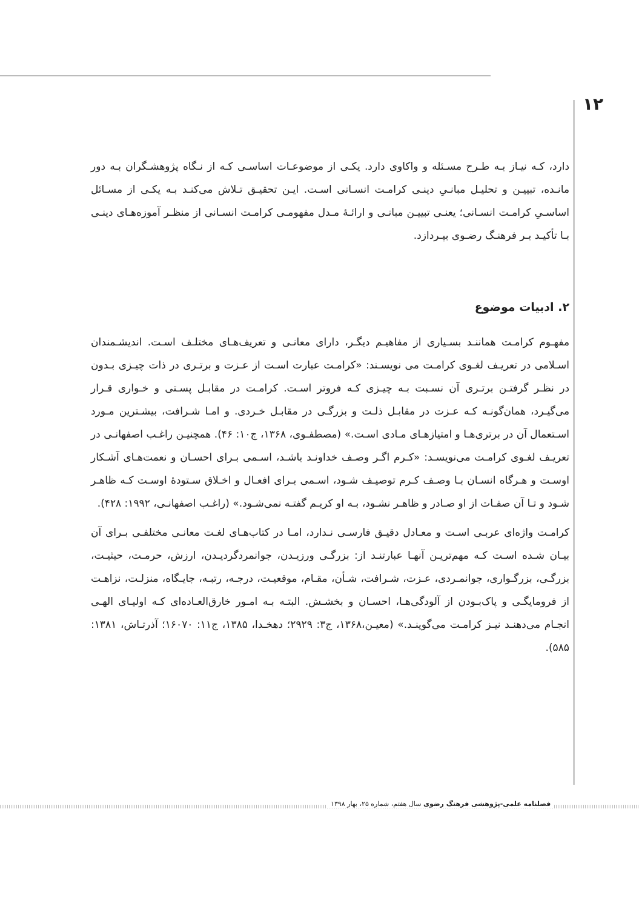۱۲
دارد، کـه نیـاز بـه طـرح مسـئله و واکاوی دارد. یکـی از موضوعـات اساسـی کـه از نـگاه پژوهشـگران بـه دور مانـده، تبییـن و تحلیـل مبانـیِ دینـی کرامـت انسـانی اسـت. ایـن تحقیـق تـلاش می‌کنـد بـه یکـی از مسـائل اساسـیِ کرامـت انسـانی؛ یعنـی تبییـن مبانـی و ارائـهٔ مـدل مفهومـی کرامـت انسـانی از منظـر آموزه‌هـای دینـی بـا تأکیـد بـر فرهنـگ رضـوی بپـردازد.
۲. ادبیات موضوع
مفهـوم کرامـت هماننـد بسـیاری از مفاهیـم دیگـر، دارای معانـی و تعریف‌هـای مختلـف اسـت. اندیشـمندان اسـلامی در تعریـف لغـوی کرامـت می نویسـند: «کرامـت عبارت اسـت از عـزت و برتـری در ذات چیـزی بـدون در نظـر گرفتـن برتـری آن نسـبت بـه چیـزی کـه فروتر اسـت. کرامـت در مقابـل پسـتی و خـواری قـرار می‌گیـرد، همان‌گونـه کـه عـزت در مقابـل ذلـت و بزرگـی در مقابـل خـردی. و امـا شـرافت، بیشـترین مـورد اسـتعمال آن در برتری‌هـا و امتیازهـای مـادی اسـت.» (مصطفـوی، ۱۳۶۸، ج۱۰: ۴۶). همچنیـن راغـب اصفهانـی در تعریـف لغـوی کرامـت می‌نویسـد: «کـرم اگـر وصـف خداونـد باشـد، اسـمی بـرای احسـان و نعمت‌هـای آشـکار اوسـت و هـرگاه انسـان بـا وصـف کـرم توصیـف شـود، اسـمی بـرای افعـال و اخـلاق سـتودهٔ اوسـت کـه ظاهـر شـود و تـا آن صفـات از او صـادر و ظاهـر نشـود، بـه او کریـم گفتـه نمی‌شـود.» (راغـب اصفهانـی، ۱۹۹۲: ۴۲۸).
کرامـت واژه‌ای عربـی اسـت و معـادل دقیـق فارسـی نـدارد، امـا در کتاب‌هـای لغـت معانـی مختلفـی بـرای آن بیـان شـده اسـت کـه مهم‌تریـن آنهـا عبارتنـد از: بزرگـی ورزیـدن، جوانمردگردیـدن، ارزش، حرمـت، حیثیـت، بزرگـی، بزرگـواری، جوانمـردی، عـزت، شـرافت، شـأن، مقـام، موقعیـت، درجـه، رتبـه، جایـگاه، منزلـت، نزاهـت از فرومایگـی و پاک‌بـودن از آلودگی‌هـا، احسـان و بخشـش. البتـه بـه امـور خارق‌العـاده‌ای کـه اولیـای الهـی انجـام می‌دهنـد نیـز کرامـت می‌گوینـد.» (معیـن،۱۳۶۸، ج۳: ۲۹۲۹؛ دهخـدا، ۱۳۸۵، ج۱۱: ۱۶۰۷۰؛ آذرتـاش، ۱۳۸۱: ۵۸۵).
فصلنامه علمی-پژوهشی فرهنگ رضوی سال هفتم، شماره ۲۵، بهار ۱۳۹۸